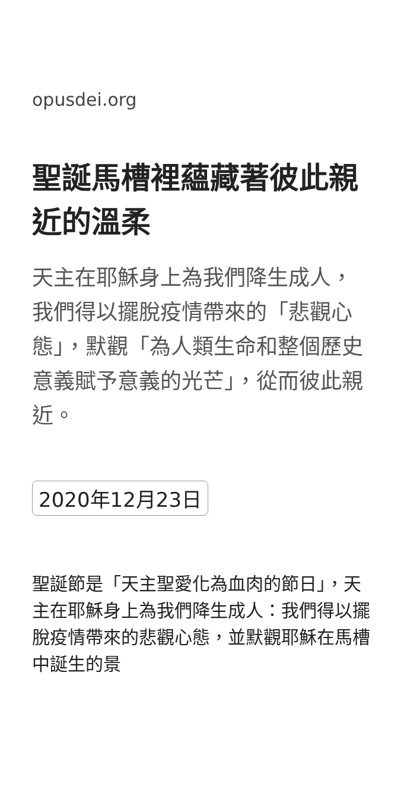opusdei.org
聖誕馬槽裡蘊藏著彼此親近的溫柔
天主在耶穌身上為我們降生成人，我們得以擺脫疫情帶來的「悲觀心態」，默觀「為人類生命和整個歷史意義賦予意義的光芒」，從而彼此親近。
2020年12月23日
聖誕節是「天主聖愛化為血肉的節日」，天主在耶穌身上為我們降生成人：我們得以擺脫疫情帶來的悲觀心態，並默觀耶穌在馬槽中誕生的景